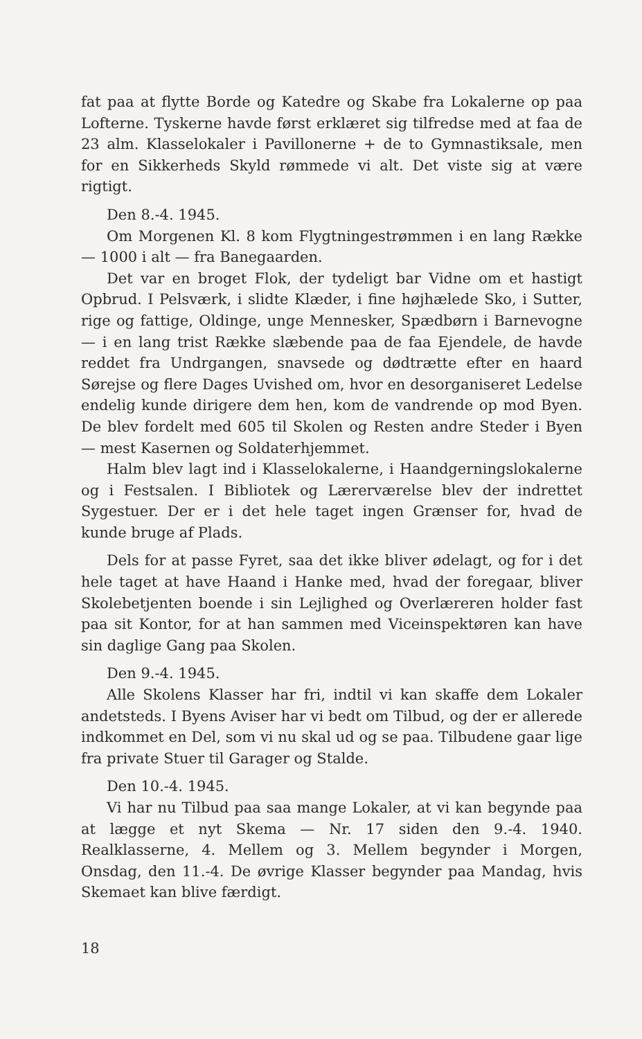fat paa at flytte Borde og Katedre og Skabe fra Lokalerne op paa Lofterne. Tyskerne havde først erklæret sig tilfredse med at faa de 23 alm. Klasselokaler i Pavillonerne + de to Gymnastiksale, men for en Sikkerheds Skyld rømmede vi alt. Det viste sig at være rigtigt.
Den 8.-4. 1945.
Om Morgenen Kl. 8 kom Flygtningestrømmen i en lang Række — 1000 i alt — fra Banegaarden.
Det var en broget Flok, der tydeligt bar Vidne om et hastigt Opbrud. I Pelsværk, i slidte Klæder, i fine højhælede Sko, i Sutter, rige og fattige, Oldinge, unge Mennesker, Spædbørn i Barnevogne — i en lang trist Række slæbende paa de faa Ejendele, de havde reddet fra Undrgangen, snavsede og dødtrætte efter en haard Sørejse og flere Dages Uvished om, hvor en desorganiseret Ledelse endelig kunde dirigere dem hen, kom de vandrende op mod Byen. De blev fordelt med 605 til Skolen og Resten andre Steder i Byen — mest Kasernen og Soldaterhjemmet.
Halm blev lagt ind i Klasselokalerne, i Haandgerningslokalerne og i Festsalen. I Bibliotek og Lærerværelse blev der indrettet Sygestuer. Der er i det hele taget ingen Grænser for, hvad de kunde bruge af Plads.
Dels for at passe Fyret, saa det ikke bliver ødelagt, og for i det hele taget at have Haand i Hanke med, hvad der foregaar, bliver Skolebetjenten boende i sin Lejlighed og Overlæreren holder fast paa sit Kontor, for at han sammen med Viceinspektøren kan have sin daglige Gang paa Skolen.
Den 9.-4. 1945.
Alle Skolens Klasser har fri, indtil vi kan skaffe dem Lokaler andetsteds. I Byens Aviser har vi bedt om Tilbud, og der er allerede indkommet en Del, som vi nu skal ud og se paa. Tilbudene gaar lige fra private Stuer til Garager og Stalde.
Den 10.-4. 1945.
Vi har nu Tilbud paa saa mange Lokaler, at vi kan begynde paa at lægge et nyt Skema — Nr. 17 siden den 9.-4. 1940. Realklasserne, 4. Mellem og 3. Mellem begynder i Morgen, Onsdag, den 11.-4. De øvrige Klasser begynder paa Mandag, hvis Skemaet kan blive færdigt.
18